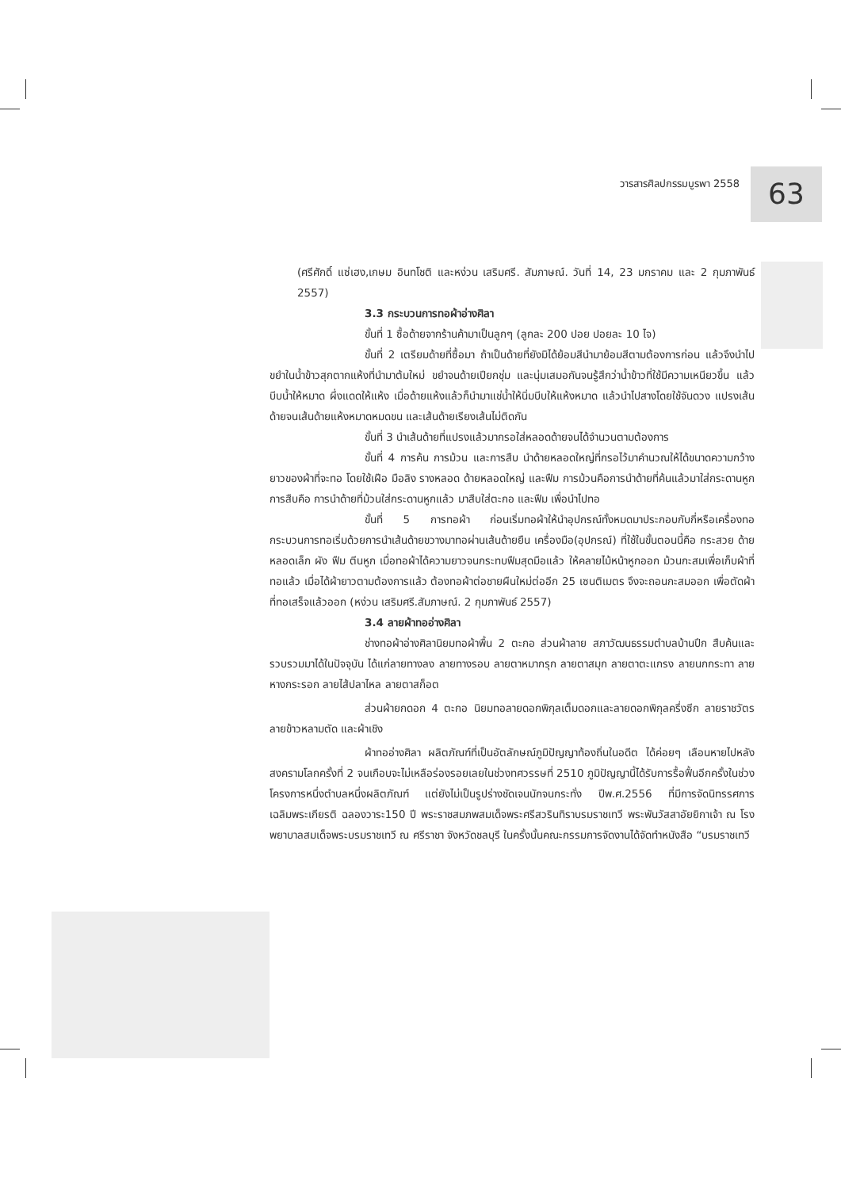วารสารศิลปกรรมบูรพา 2558 63
(ศรีศักดิ์ แซ่เฮง,เกษม อินทโชติ และหง่วน เสริมศรี. สัมภาษณ์. วันที่ 14, 23 มกราคม และ 2 กุมภาพันธ์ 2557)
3.3 กระบวนการทอผ้าอ่างศิลา
ขั้นที่ 1 ซื้อด้ายจากร้านค้ามาเป็นลูกๆ (ลูกละ 200 ปอย ปอยละ 10 ไจ)
ขั้นที่ 2 เตรียมด้ายที่ซื้อมา ถ้าเป็นด้ายที่ยังมิได้ย้อมสีนำมาย้อมสีตามต้องการก่อน แล้วจึงนำไปขยำในน้ำข้าวสุกตากแห้งที่นำมาต้มใหม่ ขยำจนด้ายเปียกชุ่ม และนุ่มเสมอกันจนรู้สึกว่าน้ำข้าวที่ใช้มีความเหนียวขึ้น แล้วบีบน้ำให้หมาด ผึ่งแดดให้แห้ง เมื่อด้ายแห้งแล้วก็นำมาแช่น้ำให้นิ่มบีบให้แห้งหมาด แล้วนำไปสางโดยใช้จันดวง แปรงเส้นด้ายจนเส้นด้ายแห้งหมาดหมดขน และเส้นด้ายเรียงเส้นไม่ติดกัน
ขั้นที่ 3 นำเส้นด้ายที่แปรงแล้วมากรอใส่หลอดด้ายจนได้จำนวนตามต้องการ
ขั้นที่ 4 การค้น การม้วน และการสืบ นำด้ายหลอดใหญ่ที่กรอไว้มาคำนวณให้ได้ขนาดความกว้างยาวของผ้าที่จะทอ โดยใช้เฝือ มือลิง รางหลอด ด้ายหลอดใหญ่ และฟืม การม้วนคือการนำด้ายที่ค้นแล้วมาใส่กระดานหูก การสืบคือ การนำด้ายที่ม้วนใส่กระดานหูกแล้ว มาสืบใส่ตะกอ และฟืม เพื่อนำไปทอ
ขั้นที่ 5 การทอผ้า ก่อนเริ่มทอผ้าให้นำอุปกรณ์ทั้งหมดมาประกอบกับกี่หรือเครื่องทอ กระบวนการทอเริ่มด้วยการนำเส้นด้ายขวางมาทอผ่านเส้นด้ายยืน เครื่องมือ(อุปกรณ์) ที่ใช้ในขั้นตอนนี้คือ กระสวย ด้ายหลอดเล็ก ผัง ฟืม ตีนหูก เมื่อทอผ้าได้ความยาวจนกระทบฟืมสุดมือแล้ว ให้คลายไม้หน้าหูกออก ม้วนกะสมเพื่อเก็บผ้าที่ทอแล้ว เมื่อได้ผ้ายาวตามต้องการแล้ว ต้องทอผ้าต่อชายผืนใหม่ต่ออีก 25 เซนติเมตร จึงจะถอนกะสมออก เพื่อตัดผ้าที่ทอเสร็จแล้วออก (หง่วน เสริมศรี.สัมภาษณ์. 2 กุมภาพันธ์ 2557)
3.4 ลายผ้าทออ่างศิลา
ช่างทอผ้าอ่างศิลานิยมทอผ้าพื้น 2 ตะกอ ส่วนผ้าลาย สภาวัฒนธรรมตำบลบ้านปึก สืบค้นและรวบรวมมาได้ในปัจจุบัน ได้แก่ลายทางลง ลายทางรอบ ลายตาหมากรุก ลายตาสมุก ลายตาตะแกรง ลายนกกระทา ลายหางกระรอก ลายไส้ปลาไหล ลายตาสก็อต
ส่วนผ้ายกดอก 4 ตะกอ นิยมทอลายดอกพิกุลเต็มดอกและลายดอกพิกุลครึ่งซีก ลายราชวัตร ลายข้าวหลามตัด และผ้าเชิง
ผ้าทออ่างศิลา ผลิตภัณฑ์ที่เป็นอัตลักษณ์ภูมิปัญญาท้องถิ่นในอดีต ได้ค่อยๆ เลือนหายไปหลังสงครามโลกครั้งที่ 2 จนเกือบจะไม่เหลือร่องรอยเลยในช่วงทศวรรษที่ 2510 ภูมิปัญญานี้ได้รับการรื้อฟื้นอีกครั้งในช่วง โครงการหนึ่งตำบลหนึ่งผลิตภัณฑ์ แต่ยังไม่เป็นรูปร่างชัดเจนนักจนกระทั่ง ปีพ.ศ.2556 ที่มีการจัดนิทรรศการเฉลิมพระเกียรติ ฉลองวาระ150 ปี พระราชสมภพสมเด็จพระศรีสวรินทิราบรมราชเทวี พระพันวัสสาอัยยิกาเจ้า ณ โรงพยาบาลสมเด็จพระบรมราชเทวี ณ ศรีราชา จังหวัดชลบุรี ในครั้งนั้นคณะกรรมการจัดงานได้จัดทำหนังสือ “บรมราชเทวี